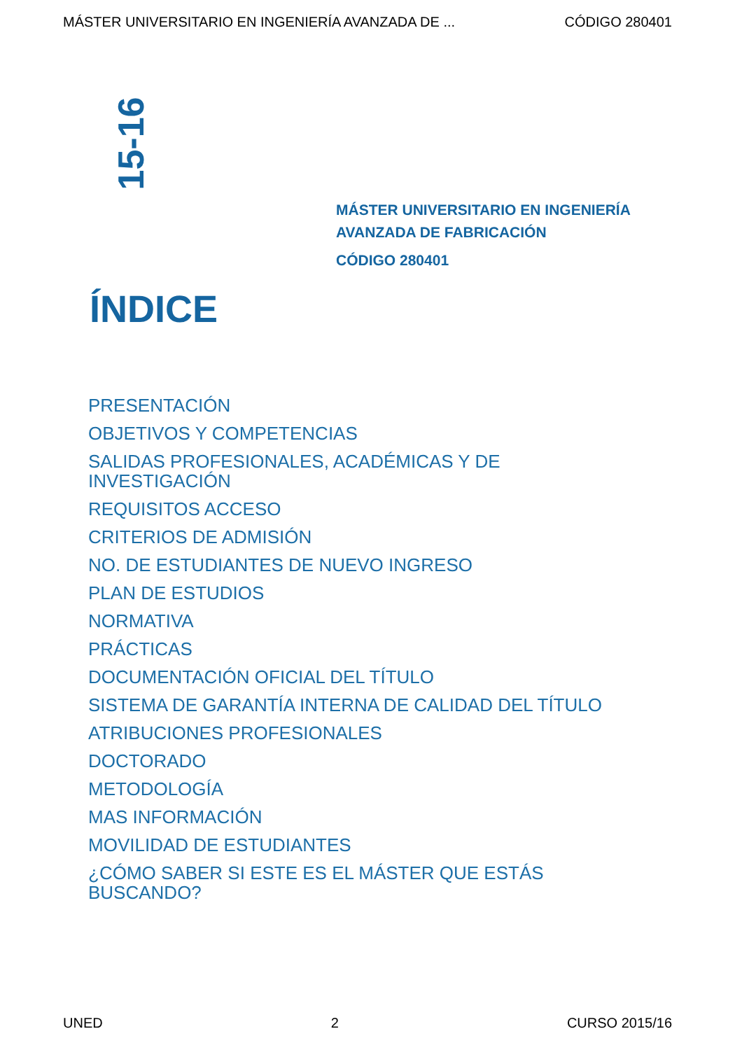MÁSTER UNIVERSITARIO EN INGENIERÍA AVANZADA DE ... CÓDIGO 280401
15-16
MÁSTER UNIVERSITARIO EN INGENIERÍA
AVANZADA DE FABRICACIÓN
CÓDIGO 280401
ÍNDICE
PRESENTACIÓN
OBJETIVOS Y COMPETENCIAS
SALIDAS PROFESIONALES, ACADÉMICAS Y DE
INVESTIGACIÓN
REQUISITOS ACCESO
CRITERIOS DE ADMISIÓN
NO. DE ESTUDIANTES DE NUEVO INGRESO
PLAN DE ESTUDIOS
NORMATIVA
PRÁCTICAS
DOCUMENTACIÓN OFICIAL DEL TÍTULO
SISTEMA DE GARANTÍA INTERNA DE CALIDAD DEL TÍTULO
ATRIBUCIONES PROFESIONALES
DOCTORADO
METODOLOGÍA
MAS INFORMACIÓN
MOVILIDAD DE ESTUDIANTES
¿CÓMO SABER SI ESTE ES EL MÁSTER QUE ESTÁS
BUSCANDO?
UNED 2 CURSO 2015/16